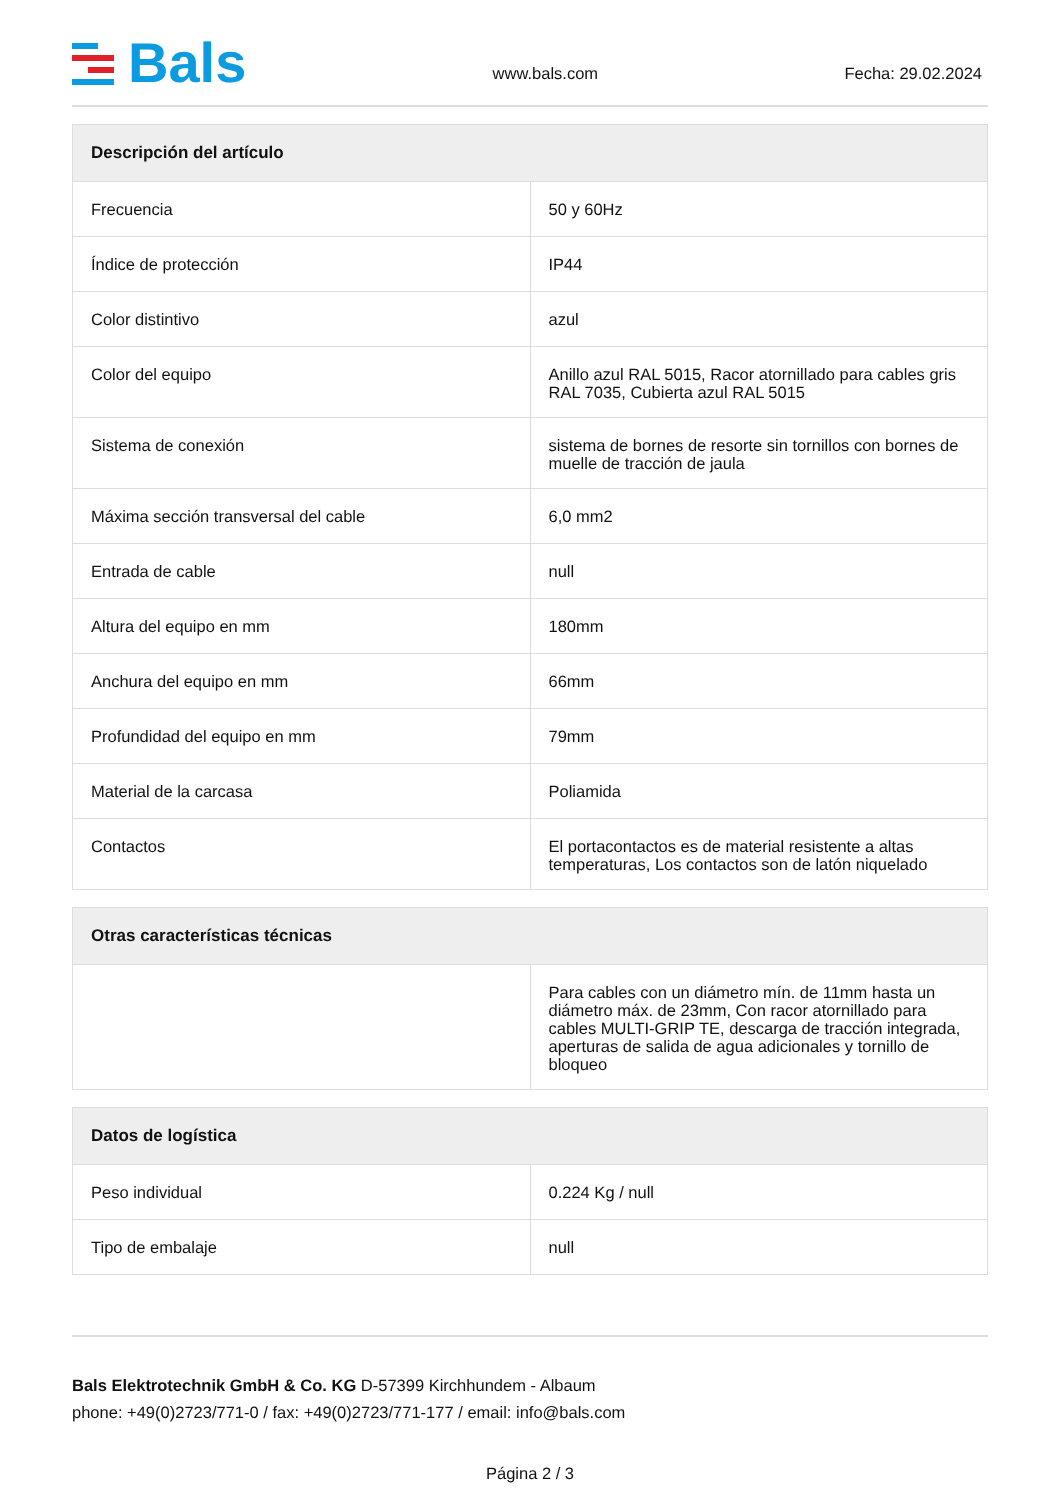Bals
www.bals.com
Fecha: 29.02.2024
| Descripción del artículo | |
| --- | --- |
| Frecuencia | 50 y 60Hz |
| Índice de protección | IP44 |
| Color distintivo | azul |
| Color del equipo | Anillo azul RAL 5015, Racor atornillado para cables gris RAL 7035, Cubierta azul RAL 5015 |
| Sistema de conexión | sistema de bornes de resorte sin tornillos con bornes de muelle de tracción de jaula |
| Máxima sección transversal del cable | 6,0 mm2 |
| Entrada de cable | null |
| Altura del equipo en mm | 180mm |
| Anchura del equipo en mm | 66mm |
| Profundidad del equipo en mm | 79mm |
| Material de la carcasa | Poliamida |
| Contactos | El portacontactos es de material resistente a altas temperaturas, Los contactos son de latón niquelado |
| Otras características técnicas | |
| --- | --- |
| | Para cables con un diámetro mín. de 11mm hasta un diámetro máx. de 23mm, Con racor atornillado para cables MULTI-GRIP TE, descarga de tracción integrada, aperturas de salida de agua adicionales y tornillo de bloqueo |
| Datos de logística | |
| --- | --- |
| Peso individual | 0.224 Kg / null |
| Tipo de embalaje | null |
Bals Elektrotechnik GmbH & Co. KG D-57399 Kirchhundem - Albaum
phone: +49(0)2723/771-0 / fax: +49(0)2723/771-177 / email: info@bals.com
Página 2 / 3